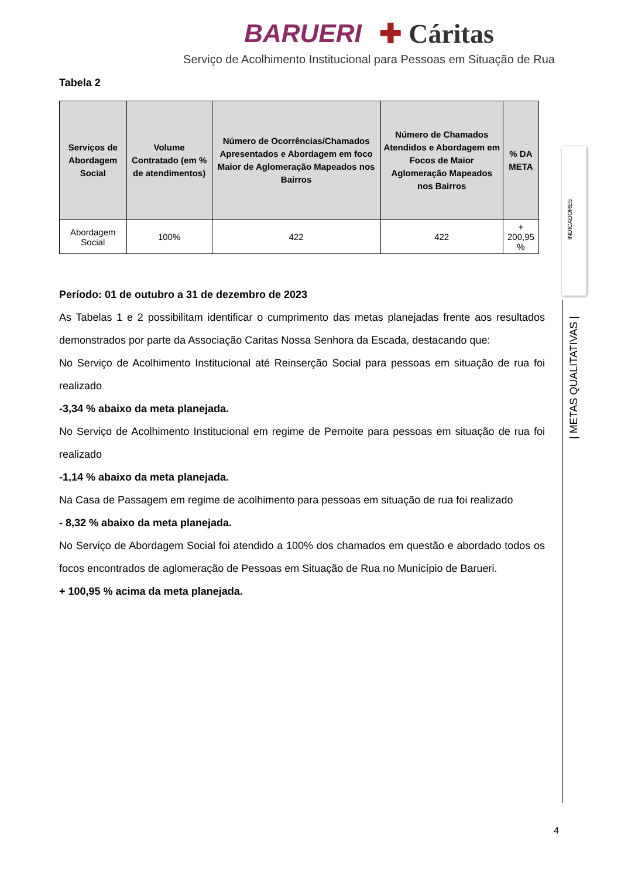BARUERI ✚ Cáritas
Serviço de Acolhimento Institucional para Pessoas em Situação de Rua
Tabela 2
| Serviços de Abordagem Social | Volume Contratado (em % de atendimentos) | Número de Ocorrências/Chamados Apresentados e Abordagem em foco Maior de Aglomeração Mapeados nos Bairros | Número de Chamados Atendidos e Abordagem em Focos de Maior Aglomeração Mapeados nos Bairros | % DA META |
| --- | --- | --- | --- | --- |
| Abordagem Social | 100% | 422 | 422 | + 200,95 % |
Período: 01 de outubro a 31 de dezembro de 2023
As Tabelas 1 e 2 possibilitam identificar o cumprimento das metas planejadas frente aos resultados demonstrados por parte da Associação Caritas Nossa Senhora da Escada, destacando que:
No Serviço de Acolhimento Institucional até Reinserção Social para pessoas em situação de rua foi realizado
-3,34 % abaixo da meta planejada.
No Serviço de Acolhimento Institucional em regime de Pernoite para pessoas em situação de rua foi realizado
-1,14 % abaixo da meta planejada.
Na Casa de Passagem em regime de acolhimento para pessoas em situação de rua foi realizado
- 8,32 % abaixo da meta planejada.
No Serviço de Abordagem Social foi atendido a 100% dos chamados em questão e abordado todos os focos encontrados de aglomeração de Pessoas em Situação de Rua no Município de Barueri.
+ 100,95 % acima da meta planejada.
INDICADORES
| METAS QUALITATIVAS |
4